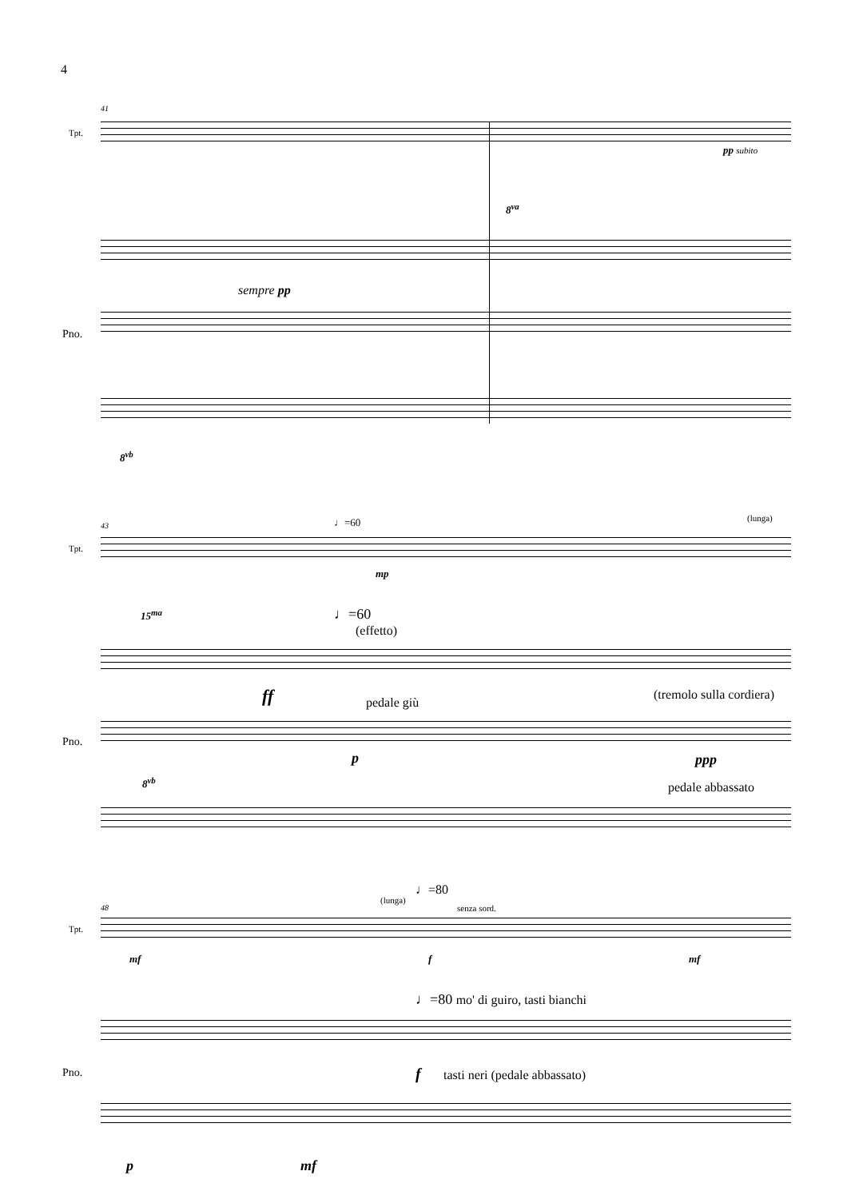4
41
Tpt.
pp subito
8<sup>va</sup>
sempre pp
Pno.
8<sup>vb</sup>
43 ♩=60 (lunga)
Tpt.
mp
15<sup>ma</sup> ♩=60
(effetto)
ff pedale giù
(tremolo sulla cordiera)
Pno.
p ppp
8<sup>vb</sup> pedale abbassato
♩=80
(lunga)
senza sord.
48
Tpt.
mf f mf
♩=80 mo' di guiro, tasti bianchi
f tasti neri (pedale abbassato)
Pno.
p mf